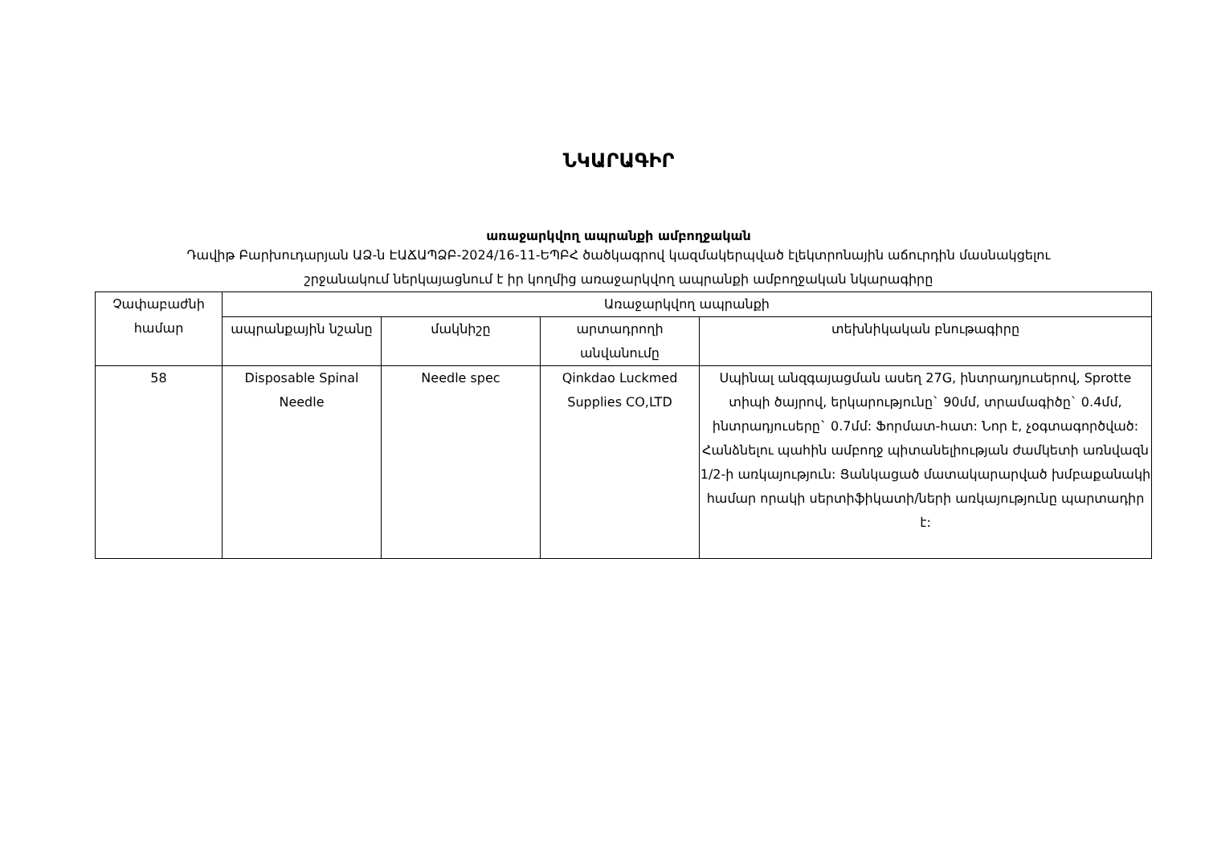ՆԿԱՐԱԳԻՐ
առաջարկվող ապրանքի ամբողջական
Դավիթ Բարխուդարյան ԱՁ-ն ԷԱՃԱՊՁԲ-2024/16-11-ԵՊԲՀ ծածկագրով կազմակերպված էլեկտրոնային աճուրդին մասնակցելու
շրջանակում ներկայացնում է իր կողմից առաջարկվող ապրանքի ամբողջական նկարագիրը
| Չափաբաժնի համար | Առաջարկվող ապրանքի | | | |
| --- | --- | --- | --- | --- |
| | ապրանքային նշանը | մակնիշը | արտադրողի անվանումը | տեխնիկական բնութագիրը |
| 58 | Disposable Spinal Needle | Needle spec | Qinkdao Luckmed Supplies CO,LTD | Սպինալ անզգայացման ասեղ 27G, ինտրադյուսերով, Sprotte տիպի ծայրով, երկարությունը` 90մմ, տրամագիծը` 0.4մմ, ինտրադյուսերը` 0.7մմ: Ֆորմատ-հատ: Նոր է, չօգտագործված: Հանձնելու պահին ամբողջ պիտանելիության ժամկետի առնվազն 1/2-ի առկայություն: Ցանկացած մատակարարված խմբաքանակի համար որակի սերտիֆիկատի/ների առկայությունը պարտադիր է: |